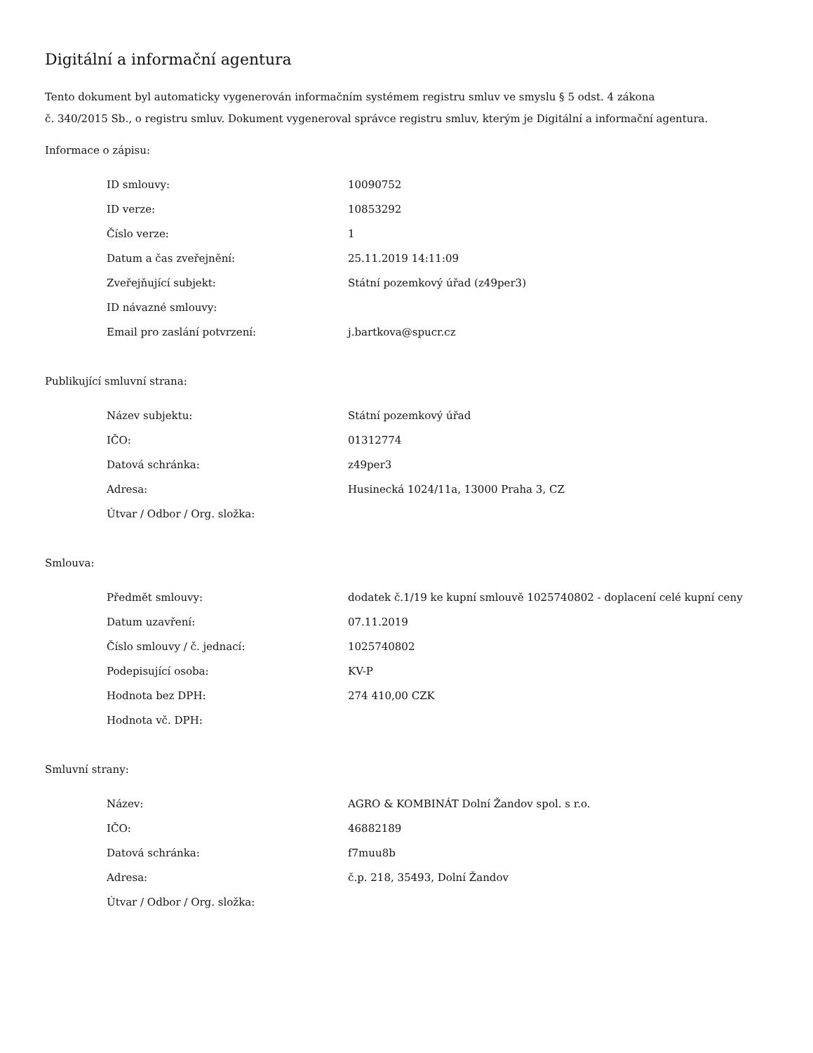Digitální a informační agentura
Tento dokument byl automaticky vygenerován informačním systémem registru smluv ve smyslu § 5 odst. 4 zákona
č. 340/2015 Sb., o registru smluv. Dokument vygeneroval správce registru smluv, kterým je Digitální a informační agentura.
Informace o zápisu:
| ID smlouvy: | 10090752 |
| ID verze: | 10853292 |
| Číslo verze: | 1 |
| Datum a čas zveřejnění: | 25.11.2019 14:11:09 |
| Zveřejňující subjekt: | Státní pozemkový úřad (z49per3) |
| ID návazné smlouvy: | |
| Email pro zaslání potvrzení: | j.bartkova@spucr.cz |
Publikující smluvní strana:
| Název subjektu: | Státní pozemkový úřad |
| IČO: | 01312774 |
| Datová schránka: | z49per3 |
| Adresa: | Husinecká 1024/11a, 13000 Praha 3, CZ |
| Útvar / Odbor / Org. složka: | |
Smlouva:
| Předmět smlouvy: | dodatek č.1/19 ke kupní smlouvě 1025740802 - doplacení celé kupní ceny |
| Datum uzavření: | 07.11.2019 |
| Číslo smlouvy / č. jednací: | 1025740802 |
| Podepisující osoba: | KV-P |
| Hodnota bez DPH: | 274 410,00 CZK |
| Hodnota vč. DPH: | |
Smluvní strany:
| Název: | AGRO & KOMBINÁT Dolní Žandov spol. s r.o. |
| IČO: | 46882189 |
| Datová schránka: | f7muu8b |
| Adresa: | č.p. 218, 35493, Dolní Žandov |
| Útvar / Odbor / Org. složka: | |